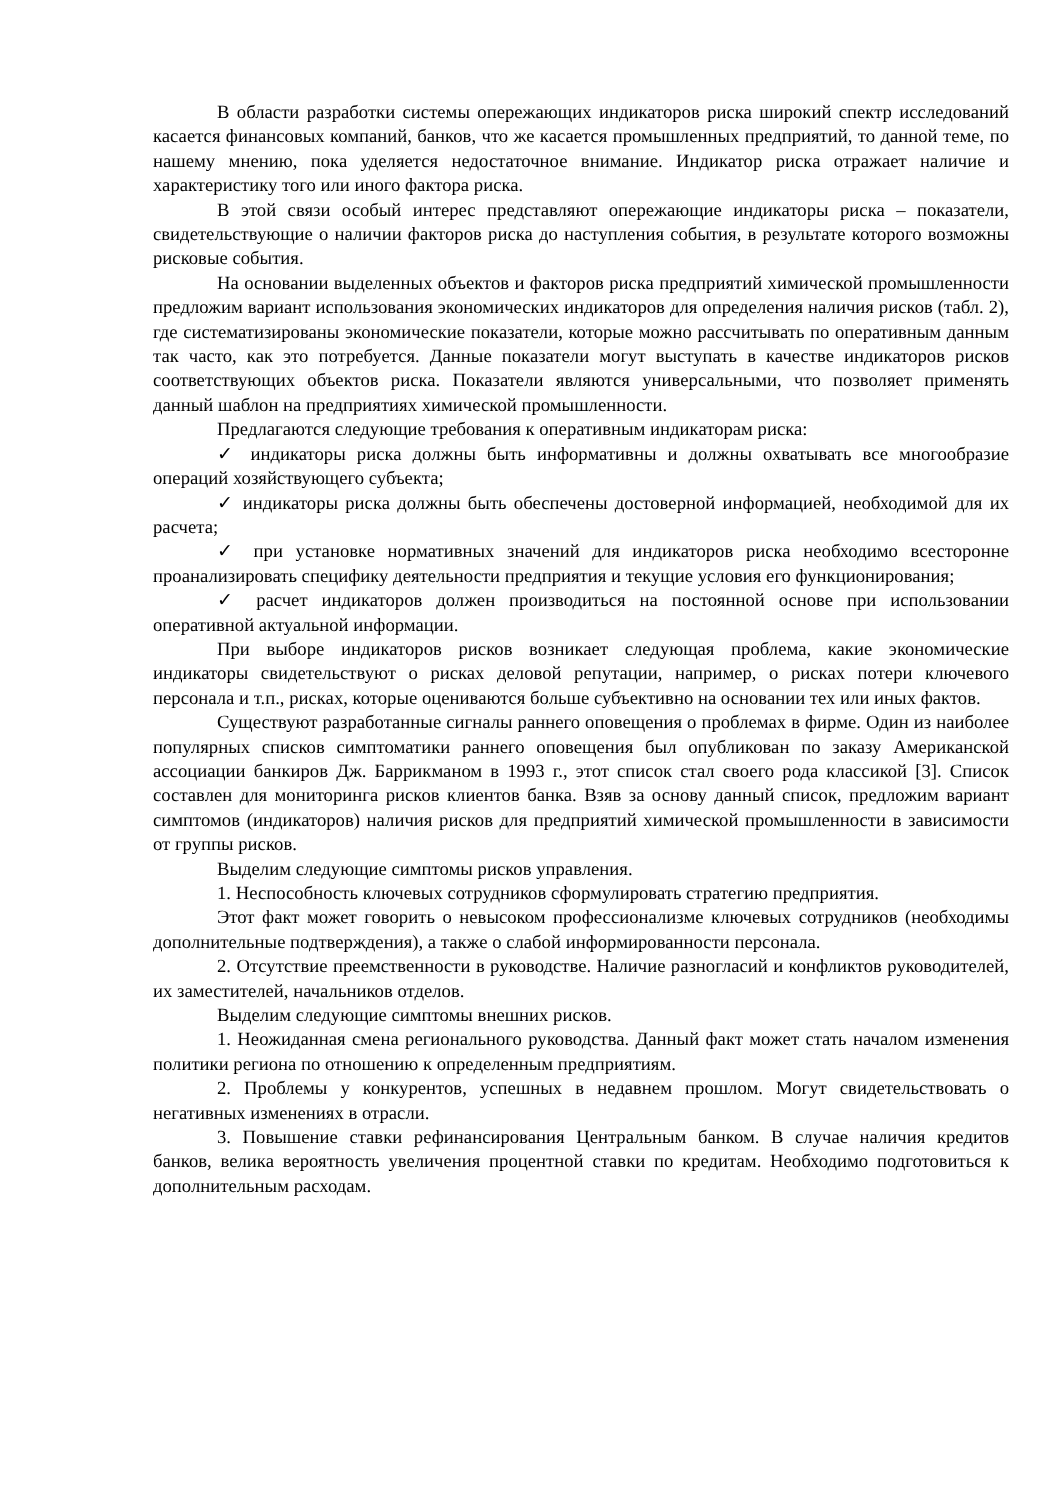В области разработки системы опережающих индикаторов риска широкий спектр исследований касается финансовых компаний, банков, что же касается промышленных предприятий, то данной теме, по нашему мнению, пока уделяется недостаточное внимание. Индикатор риска отражает наличие и характеристику того или иного фактора риска.
В этой связи особый интерес представляют опережающие индикаторы риска – показатели, свидетельствующие о наличии факторов риска до наступления события, в результате которого возможны рисковые события.
На основании выделенных объектов и факторов риска предприятий химической промышленности предложим вариант использования экономических индикаторов для определения наличия рисков (табл. 2), где систематизированы экономические показатели, которые можно рассчитывать по оперативным данным так часто, как это потребуется. Данные показатели могут выступать в качестве индикаторов рисков соответствующих объектов риска. Показатели являются универсальными, что позволяет применять данный шаблон на предприятиях химической промышленности.
Предлагаются следующие требования к оперативным индикаторам риска:
✓ индикаторы риска должны быть информативны и должны охватывать все многообразие операций хозяйствующего субъекта;
✓ индикаторы риска должны быть обеспечены достоверной информацией, необходимой для их расчета;
✓ при установке нормативных значений для индикаторов риска необходимо всесторонне проанализировать специфику деятельности предприятия и текущие условия его функционирования;
✓ расчет индикаторов должен производиться на постоянной основе при использовании оперативной актуальной информации.
При выборе индикаторов рисков возникает следующая проблема, какие экономические индикаторы свидетельствуют о рисках деловой репутации, например, о рисках потери ключевого персонала и т.п., рисках, которые оцениваются больше субъективно на основании тех или иных фактов.
Существуют разработанные сигналы раннего оповещения о проблемах в фирме. Один из наиболее популярных списков симптоматики раннего оповещения был опубликован по заказу Американской ассоциации банкиров Дж. Баррикманом в 1993 г., этот список стал своего рода классикой [3]. Список составлен для мониторинга рисков клиентов банка. Взяв за основу данный список, предложим вариант симптомов (индикаторов) наличия рисков для предприятий химической промышленности в зависимости от группы рисков.
Выделим следующие симптомы рисков управления.
1. Неспособность ключевых сотрудников сформулировать стратегию предприятия.
Этот факт может говорить о невысоком профессионализме ключевых сотрудников (необходимы дополнительные подтверждения), а также о слабой информированности персонала.
2. Отсутствие преемственности в руководстве. Наличие разногласий и конфликтов руководителей, их заместителей, начальников отделов.
Выделим следующие симптомы внешних рисков.
1. Неожиданная смена регионального руководства. Данный факт может стать началом изменения политики региона по отношению к определенным предприятиям.
2. Проблемы у конкурентов, успешных в недавнем прошлом. Могут свидетельствовать о негативных изменениях в отрасли.
3. Повышение ставки рефинансирования Центральным банком. В случае наличия кредитов банков, велика вероятность увеличения процентной ставки по кредитам. Необходимо подготовиться к дополнительным расходам.